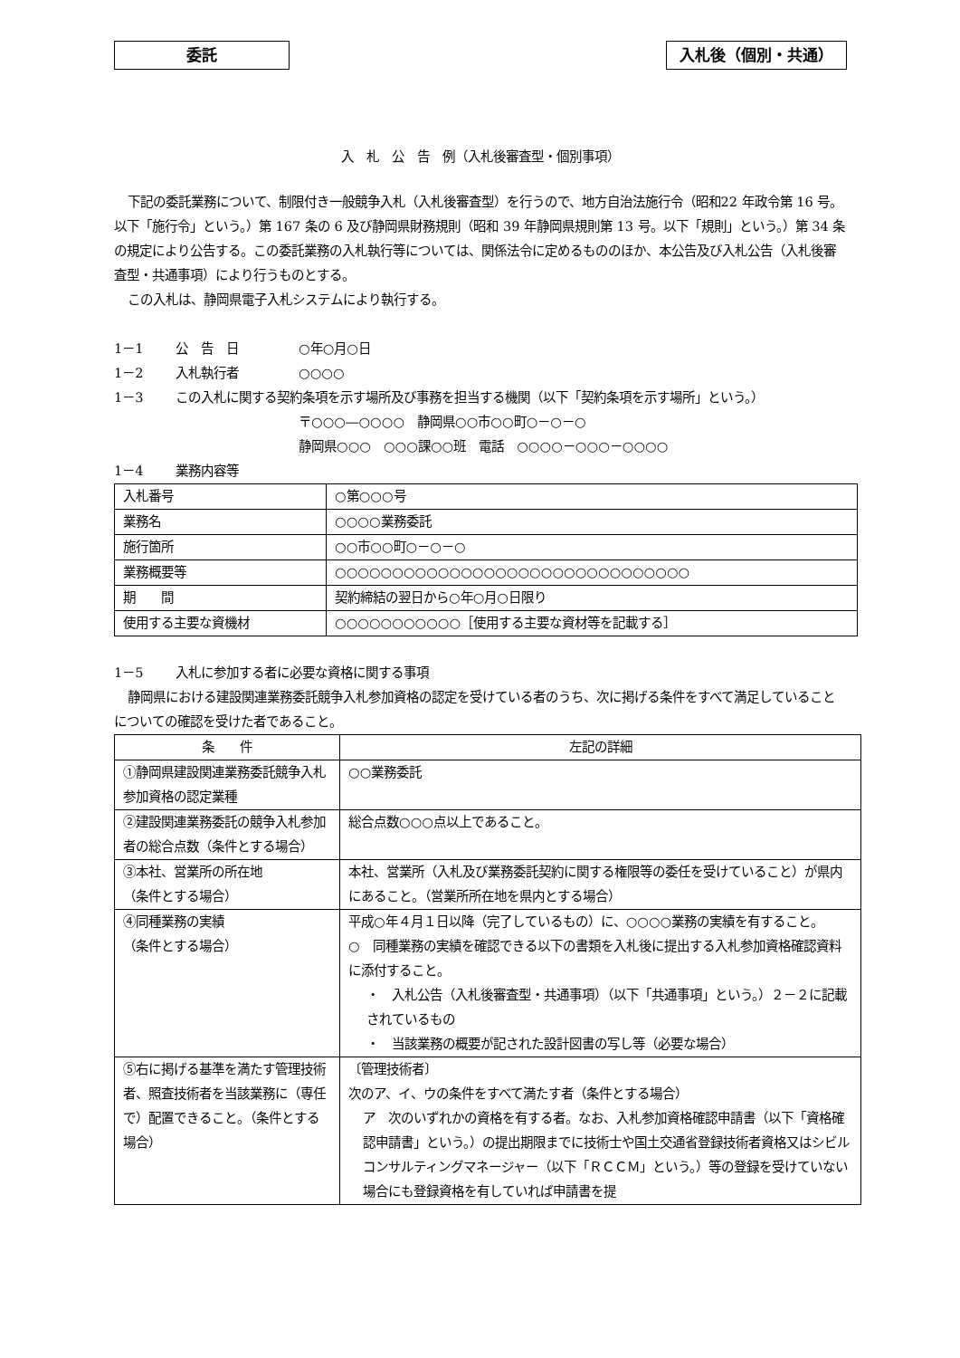委託 入札後（個別・共通）
入　札　公　告　例（入札後審査型・個別事項）
下記の委託業務について、制限付き一般競争入札（入札後審査型）を行うので、地方自治法施行令（昭和22 年政令第 16 号。以下「施行令」という。）第 167 条の 6 及び静岡県財務規則（昭和 39 年静岡県規則第 13 号。以下「規則」という。）第 34 条の規定により公告する。この委託業務の入札執行等については、関係法令に定めるもののほか、本公告及び入札公告（入札後審査型・共通事項）により行うものとする。
この入札は、静岡県電子入札システムにより執行する。
1－1 公　告　日 ○年○月○日
1－2 入札執行者 ○○○○
1－3 この入札に関する契約条項を示す場所及び事務を担当する機関（以下「契約条項を示す場所」という。）
〒○○○―○○○○　静岡県○○市○○町○－○－○
静岡県○○○　○○○課○○班　電話　○○○○－○○○－○○○○
1－4 業務内容等
| 入札番号 | ○第○○○号 |
| 業務名 | ○○○○業務委託 |
| 施行箇所 | ○○市○○町○－○－○ |
| 業務概要等 | ○○○○○○○○○○○○○○○○○○○○○○○○○○○○○○○ |
| 期 間 | 契約締結の翌日から○年○月○日限り |
| 使用する主要な資機材 | ○○○○○○○○○○○［使用する主要な資材等を記載する］ |
1－5 入札に参加する者に必要な資格に関する事項
静岡県における建設関連業務委託競争入札参加資格の認定を受けている者のうち、次に掲げる条件をすべて満足していることについての確認を受けた者であること。
| 条 件 | 左記の詳細 |
| ①静岡県建設関連業務委託競争入札参加資格の認定業種 | ○○業務委託 |
| ②建設関連業務委託の競争入札参加者の総合点数（条件とする場合） | 総合点数○○○点以上であること。 |
| ③本社、営業所の所在地 （条件とする場合） | 本社、営業所（入札及び業務委託契約に関する権限等の委任を受けていること）が県内にあること。（営業所所在地を県内とする場合） |
| ④同種業務の実績 （条件とする場合） | 平成○年４月１日以降（完了しているもの）に、○○○○業務の実績を有すること。 ○ 同種業務の実績を確認できる以下の書類を入札後に提出する入札参加資格確認資料に添付すること。 ・ 入札公告（入札後審査型・共通事項）（以下「共通事項」という。）２－２に記載されているもの ・ 当該業務の概要が記された設計図書の写し等（必要な場合） |
| ⑤右に掲げる基準を満たす管理技術者、照査技術者を当該業務に（専任で）配置できること。（条件とする場合） | 〔管理技術者〕 次のア、イ、ウの条件をすべて満たす者（条件とする場合） ア 次のいずれかの資格を有する者。なお、入札参加資格確認申請書（以下「資格確認申請書」という。）の提出期限までに技術士や国土交通省登録技術者資格又はシビルコンサルティングマネージャー（以下「ＲＣＣＭ」という。）等の登録を受けていない場合にも登録資格を有していれば申請書を提 |